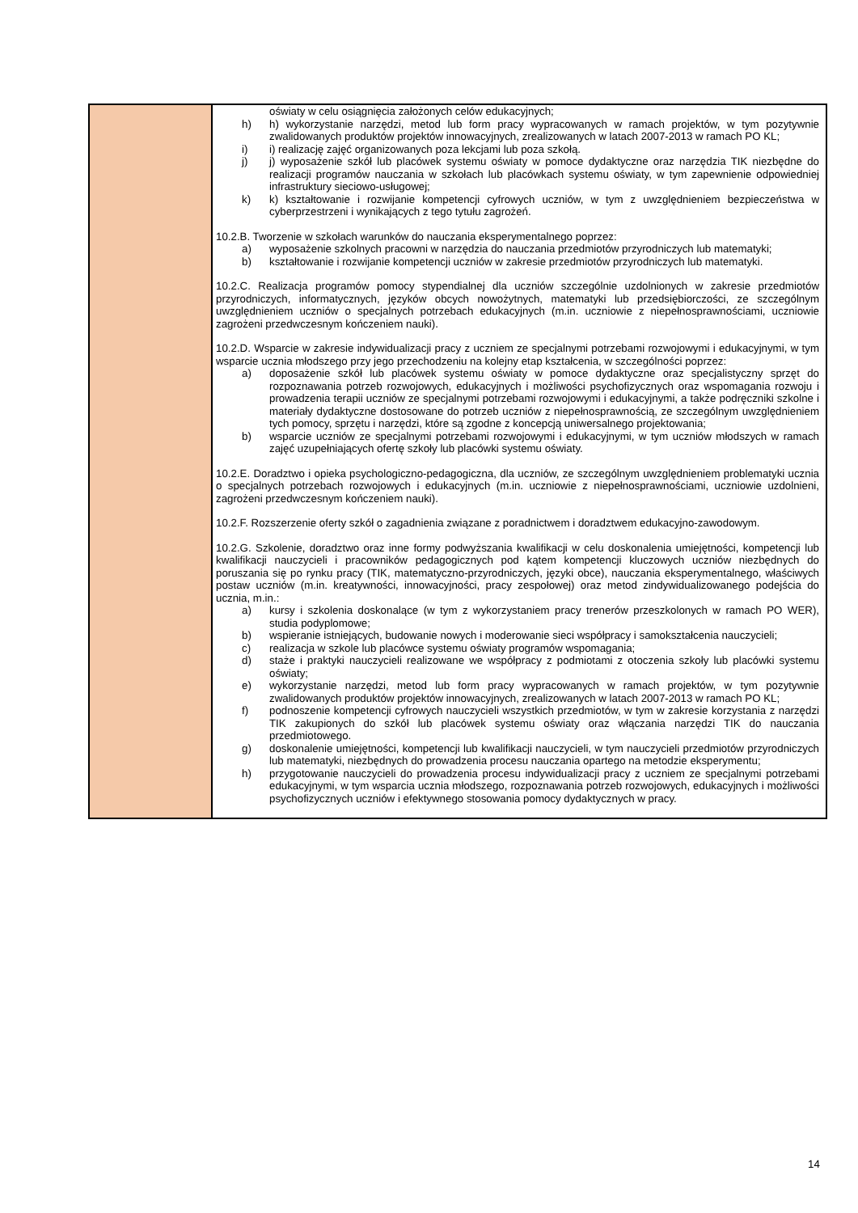| | oświaty w celu osiągnięcia założonych celów edukacyjnych; h) h) wykorzystanie narzędzi, metod lub form pracy wypracowanych w ramach projektów, w tym pozytywnie zwalidowanych produktów projektów innowacyjnych, zrealizowanych w latach 2007-2013 w ramach PO KL; i) i) realizację zajęć organizowanych poza lekcjami lub poza szkołą. j) j) wyposażenie szkół lub placówek systemu oświaty w pomoce dydaktyczne oraz narzędzia TIK niezbędne do realizacji programów nauczania w szkołach lub placówkach systemu oświaty, w tym zapewnienie odpowiedniej infrastruktury sieciowo-usługowej; k) k) kształtowanie i rozwijanie kompetencji cyfrowych uczniów, w tym z uwzględnieniem bezpieczeństwa w cyberprzestrzeni i wynikających z tego tytułu zagrożeń. 10.2.B. Tworzenie w szkołach warunków do nauczania eksperymentalnego poprzez: a) wyposażenie szkolnych pracowni w narzędzia do nauczania przedmiotów przyrodniczych lub matematyki; b) kształtowanie i rozwijanie kompetencji uczniów w zakresie przedmiotów przyrodniczych lub matematyki. 10.2.C. Realizacja programów pomocy stypendialnej dla uczniów szczególnie uzdolnionych w zakresie przedmiotów przyrodniczych, informatycznych, języków obcych nowożytnych, matematyki lub przedsiębiorczości, ze szczególnym uwzględnieniem uczniów o specjalnych potrzebach edukacyjnych (m.in. uczniowie z niepełnosprawnościami, uczniowie zagrożeni przedwczesnym kończeniem nauki). 10.2.D. Wsparcie w zakresie indywidualizacji pracy z uczniem ze specjalnymi potrzebami rozwojowymi i edukacyjnymi, w tym wsparcie ucznia młodszego przy jego przechodzeniu na kolejny etap kształcenia, w szczególności poprzez: a) doposażenie szkół lub placówek systemu oświaty w pomoce dydaktyczne oraz specjalistyczny sprzęt do rozpoznawania potrzeb rozwojowych, edukacyjnych i możliwości psychofizycznych oraz wspomagania rozwoju i prowadzenia terapii uczniów ze specjalnymi potrzebami rozwojowymi i edukacyjnymi, a także podręczniki szkolne i materiały dydaktyczne dostosowane do potrzeb uczniów z niepełnosprawnością, ze szczególnym uwzględnieniem tych pomocy, sprzętu i narzędzi, które są zgodne z koncepcją uniwersalnego projektowania; b) wsparcie uczniów ze specjalnymi potrzebami rozwojowymi i edukacyjnymi, w tym uczniów młodszych w ramach zajęć uzupełniających ofertę szkoły lub placówki systemu oświaty. 10.2.E. Doradztwo i opieka psychologiczno-pedagogiczna, dla uczniów, ze szczególnym uwzględnieniem problematyki ucznia o specjalnych potrzebach rozwojowych i edukacyjnych (m.in. uczniowie z niepełnosprawnościami, uczniowie uzdolnieni, zagrożeni przedwczesnym kończeniem nauki). 10.2.F. Rozszerzenie oferty szkół o zagadnienia związane z poradnictwem i doradztwem edukacyjno-zawodowym. 10.2.G. Szkolenie, doradztwo oraz inne formy podwyższania kwalifikacji w celu doskonalenia umiejętności, kompetencji lub kwalifikacji nauczycieli i pracowników pedagogicznych pod kątem kompetencji kluczowych uczniów niezbędnych do poruszania się po rynku pracy (TIK, matematyczno-przyrodniczych, języki obce), nauczania eksperymentalnego, właściwych postaw uczniów (m.in. kreatywności, innowacyjności, pracy zespołowej) oraz metod zindywidualizowanego podejścia do ucznia, m.in.: a) kursy i szkolenia doskonalące (w tym z wykorzystaniem pracy trenerów przeszkolonych w ramach PO WER), studia podyplomowe; b) wspieranie istniejących, budowanie nowych i moderowanie sieci współpracy i samokształcenia nauczycieli; c) realizacja w szkole lub placówce systemu oświaty programów wspomagania; d) staże i praktyki nauczycieli realizowane we współpracy z podmiotami z otoczenia szkoły lub placówki systemu oświaty; e) wykorzystanie narzędzi, metod lub form pracy wypracowanych w ramach projektów, w tym pozytywnie zwalidowanych produktów projektów innowacyjnych, zrealizowanych w latach 2007-2013 w ramach PO KL; f) podnoszenie kompetencji cyfrowych nauczycieli wszystkich przedmiotów, w tym w zakresie korzystania z narzędzi TIK zakupionych do szkół lub placówek systemu oświaty oraz włączania narzędzi TIK do nauczania przedmiotowego. g) doskonalenie umiejętności, kompetencji lub kwalifikacji nauczycieli, w tym nauczycieli przedmiotów przyrodniczych lub matematyki, niezbędnych do prowadzenia procesu nauczania opartego na metodzie eksperymentu; h) przygotowanie nauczycieli do prowadzenia procesu indywidualizacji pracy z uczniem ze specjalnymi potrzebami edukacyjnymi, w tym wsparcia ucznia młodszego, rozpoznawania potrzeb rozwojowych, edukacyjnych i możliwości psychofizycznych uczniów i efektywnego stosowania pomocy dydaktycznych w pracy. |
14